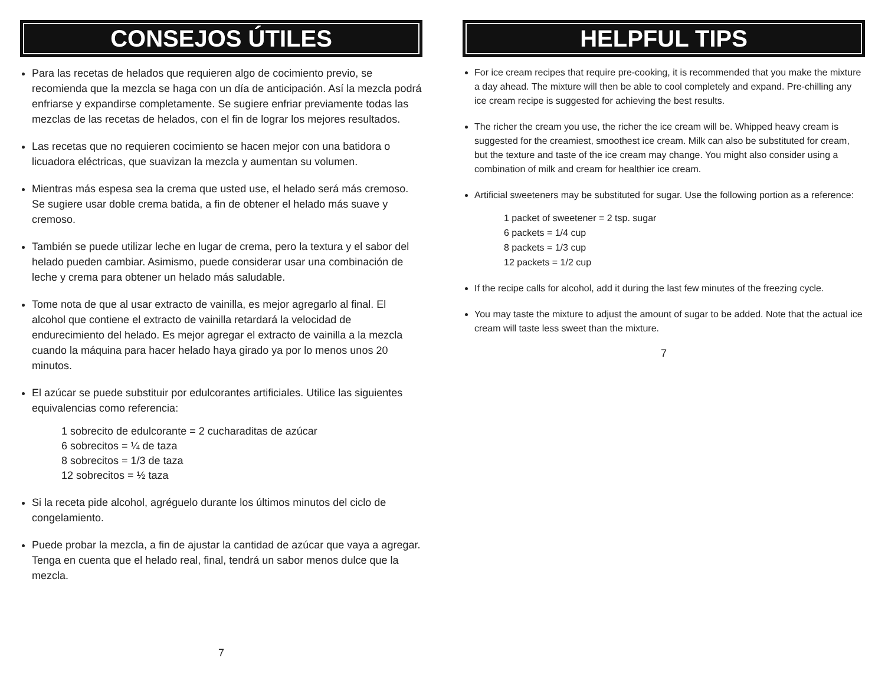CONSEJOS ÚTILES
Para las recetas de helados que requieren algo de cocimiento previo, se recomienda que la mezcla se haga con un día de anticipación. Así la mezcla podrá enfriarse y expandirse completamente. Se sugiere enfriar previamente todas las mezclas de las recetas de helados, con el fin de lograr los mejores resultados.
Las recetas que no requieren cocimiento se hacen mejor con una batidora o licuadora eléctricas, que suavizan la mezcla y aumentan su volumen.
Mientras más espesa sea la crema que usted use, el helado será más cremoso. Se sugiere usar doble crema batida, a fin de obtener el helado más suave y cremoso.
También se puede utilizar leche en lugar de crema, pero la textura y el sabor del helado pueden cambiar. Asimismo, puede considerar usar una combinación de leche y crema para obtener un helado más saludable.
Tome nota de que al usar extracto de vainilla, es mejor agregarlo al final. El alcohol que contiene el extracto de vainilla retardará la velocidad de endurecimiento del helado. Es mejor agregar el extracto de vainilla a la mezcla cuando la máquina para hacer helado haya girado ya por lo menos unos 20 minutos.
El azúcar se puede substituir por edulcorantes artificiales. Utilice las siguientes equivalencias como referencia:
1 sobrecito de edulcorante = 2 cucharaditas de azúcar
6 sobrecitos = ¼ de taza
8 sobrecitos = 1/3 de taza
12 sobrecitos = ½ taza
Si la receta pide alcohol, agréguelo durante los últimos minutos del ciclo de congelamiento.
Puede probar la mezcla, a fin de ajustar la cantidad de azúcar que vaya a agregar. Tenga en cuenta que el helado real, final, tendrá un sabor menos dulce que la mezcla.
7
HELPFUL TIPS
For ice cream recipes that require pre-cooking, it is recommended that you make the mixture a day ahead. The mixture will then be able to cool completely and expand. Pre-chilling any ice cream recipe is suggested for achieving the best results.
The richer the cream you use, the richer the ice cream will be. Whipped heavy cream is suggested for the creamiest, smoothest ice cream. Milk can also be substituted for cream, but the texture and taste of the ice cream may change. You might also consider using a combination of milk and cream for healthier ice cream.
Artificial sweeteners may be substituted for sugar. Use the following portion as a reference:
1 packet of sweetener = 2 tsp. sugar
6 packets = 1/4 cup
8 packets = 1/3 cup
12 packets = 1/2 cup
If the recipe calls for alcohol, add it during the last few minutes of the freezing cycle.
You may taste the mixture to adjust the amount of sugar to be added. Note that the actual ice cream will taste less sweet than the mixture.
7